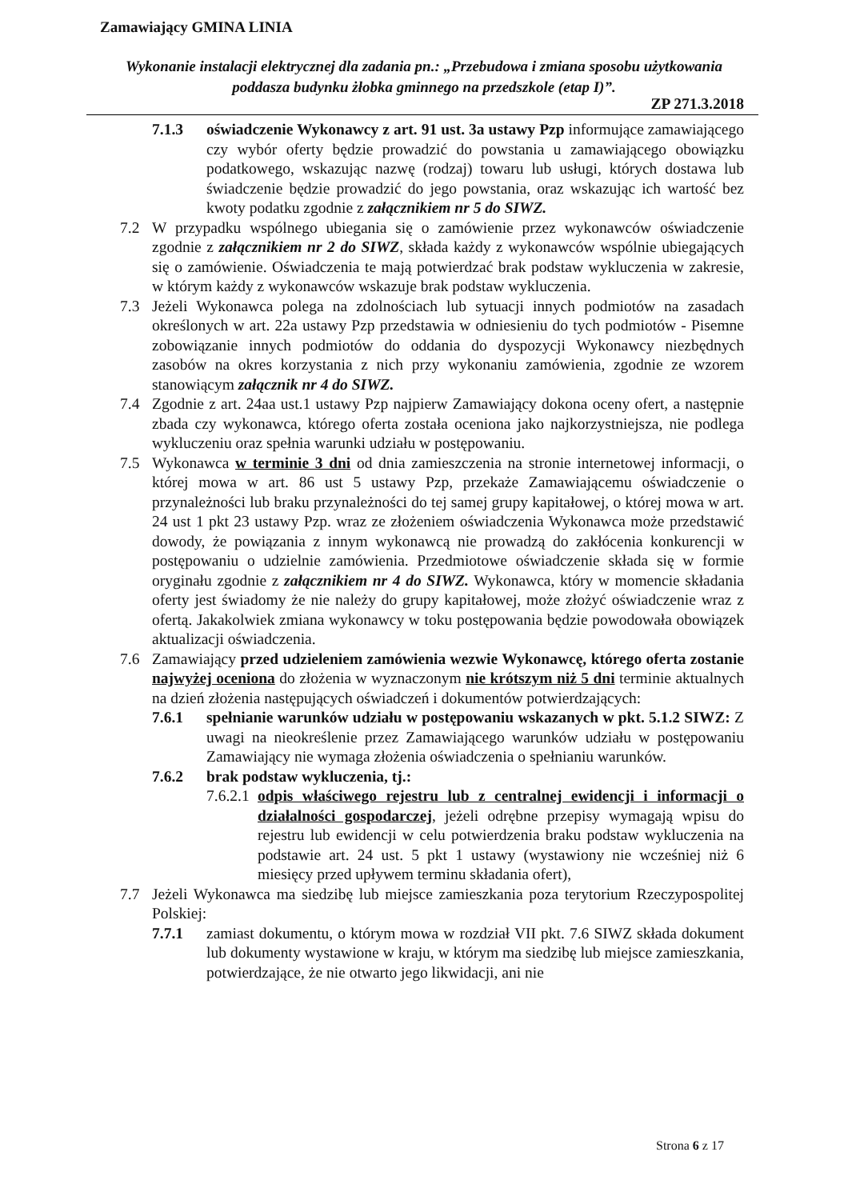Zamawiający GMINA LINIA
Wykonanie instalacji elektrycznej dla zadania pn.: „Przebudowa i zmiana sposobu użytkowania poddasza budynku żłobka gminnego na przedszkole (etap I)”.
ZP 271.3.2018
7.1.3 oświadczenie Wykonawcy z art. 91 ust. 3a ustawy Pzp informujące zamawiającego czy wybór oferty będzie prowadzić do powstania u zamawiającego obowiązku podatkowego, wskazując nazwę (rodzaj) towaru lub usługi, których dostawa lub świadczenie będzie prowadzić do jego powstania, oraz wskazując ich wartość bez kwoty podatku zgodnie z załącznikiem nr 5 do SIWZ.
7.2 W przypadku wspólnego ubiegania się o zamówienie przez wykonawców oświadczenie zgodnie z załącznikiem nr 2 do SIWZ, składa każdy z wykonawców wspólnie ubiegających się o zamówienie. Oświadczenia te mają potwierdzać brak podstaw wykluczenia w zakresie, w którym każdy z wykonawców wskazuje brak podstaw wykluczenia.
7.3 Jeżeli Wykonawca polega na zdolnościach lub sytuacji innych podmiotów na zasadach określonych w art. 22a ustawy Pzp przedstawia w odniesieniu do tych podmiotów - Pisemne zobowiązanie innych podmiotów do oddania do dyspozycji Wykonawcy niezbędnych zasobów na okres korzystania z nich przy wykonaniu zamówienia, zgodnie ze wzorem stanowiącym załącznik nr 4 do SIWZ.
7.4 Zgodnie z art. 24aa ust.1 ustawy Pzp najpierw Zamawiający dokona oceny ofert, a następnie zbada czy wykonawca, którego oferta została oceniona jako najkorzystniejsza, nie podlega wykluczeniu oraz spełnia warunki udziału w postępowaniu.
7.5 Wykonawca w terminie 3 dni od dnia zamieszczenia na stronie internetowej informacji, o której mowa w art. 86 ust 5 ustawy Pzp, przekaże Zamawiającemu oświadczenie o przynależności lub braku przynależności do tej samej grupy kapitałowej, o której mowa w art. 24 ust 1 pkt 23 ustawy Pzp. wraz ze złożeniem oświadczenia Wykonawca może przedstawić dowody, że powiązania z innym wykonawcą nie prowadzą do zakłócenia konkurencji w postępowaniu o udzielnie zamówienia. Przedmiotowe oświadczenie składa się w formie oryginału zgodnie z załącznikiem nr 4 do SIWZ. Wykonawca, który w momencie składania oferty jest świadomy że nie należy do grupy kapitałowej, może złożyć oświadczenie wraz z ofertą. Jakakolwiek zmiana wykonawcy w toku postępowania będzie powodowała obowiązek aktualizacji oświadczenia.
7.6 Zamawiający przed udzieleniem zamówienia wezwie Wykonawcę, którego oferta zostanie najwyżej oceniona do złożenia w wyznaczonym nie krótszym niż 5 dni terminie aktualnych na dzień złożenia następujących oświadczeń i dokumentów potwierdzających:
7.6.1 spełnianie warunków udziału w postępowaniu wskazanych w pkt. 5.1.2 SIWZ: Z uwagi na nieokreślenie przez Zamawiającego warunków udziału w postępowaniu Zamawiający nie wymaga złożenia oświadczenia o spełnianiu warunków.
7.6.2 brak podstaw wykluczenia, tj.:
7.6.2.1 odpis właściwego rejestru lub z centralnej ewidencji i informacji o działalności gospodarczej, jeżeli odrębne przepisy wymagają wpisu do rejestru lub ewidencji w celu potwierdzenia braku podstaw wykluczenia na podstawie art. 24 ust. 5 pkt 1 ustawy (wystawiony nie wcześniej niż 6 miesięcy przed upływem terminu składania ofert),
7.7 Jeżeli Wykonawca ma siedzibę lub miejsce zamieszkania poza terytorium Rzeczypospolitej Polskiej:
7.7.1 zamiast dokumentu, o którym mowa w rozdział VII pkt. 7.6 SIWZ składa dokument lub dokumenty wystawione w kraju, w którym ma siedzibę lub miejsce zamieszkania, potwierdzające, że nie otwarto jego likwidacji, ani nie
Strona 6 z 17